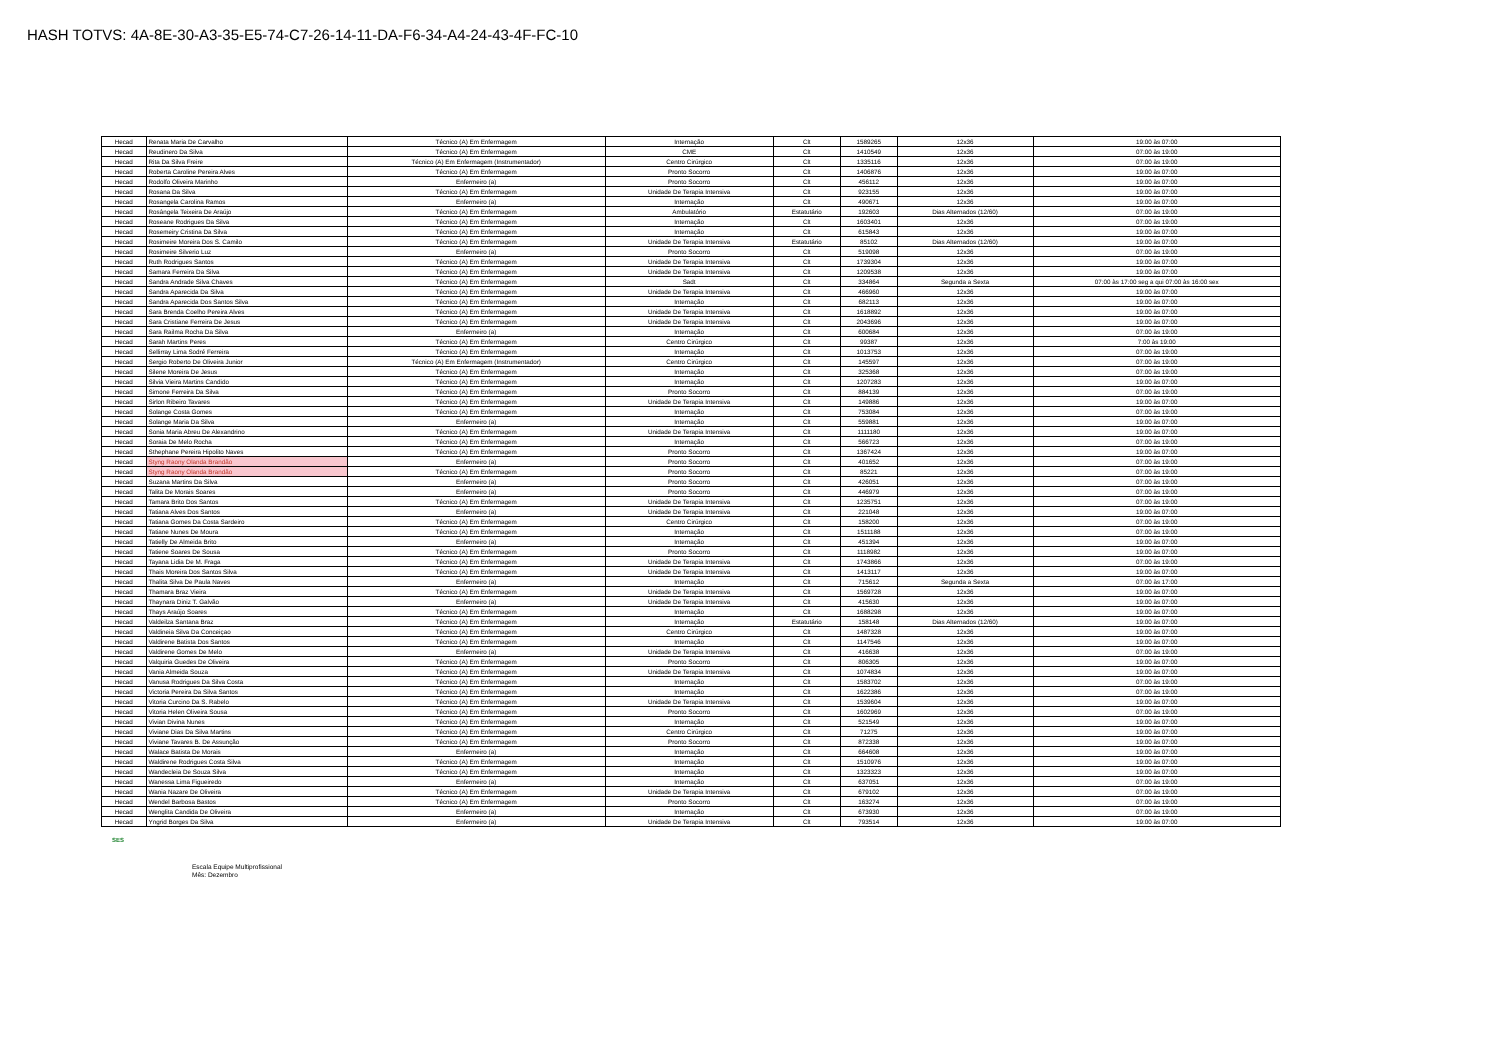HASH TOTVS: 4A-8E-30-A3-35-E5-74-C7-26-14-11-DA-F6-34-A4-24-43-4F-FC-10
| Hecad | Renata Maria De Carvalho | Técnico (A) Em Enfermagem | Internação | Clt | 1589265 | 12x36 | 19:00 às 07:00 |
| Hecad | Reudinero Da Silva | Técnico (A) Em Enfermagem | CME | Clt | 1410549 | 12x36 | 07:00 às 19:00 |
| Hecad | Rita Da Silva Freire | Técnico (A) Em Enfermagem (Instrumentador) | Centro Cirúrgico | Clt | 1335116 | 12x36 | 07:00 às 19:00 |
| Hecad | Roberta Caroline Pereira Alves | Técnico (A) Em Enfermagem | Pronto Socorro | Clt | 1406876 | 12x36 | 19:00 às 07:00 |
| Hecad | Rodolfo Oliveira Marinho | Enfermeiro (a) | Pronto Socorro | Clt | 456112 | 12x36 | 19:00 às 07:00 |
| Hecad | Rosana Da Silva | Técnico (A) Em Enfermagem | Unidade De Terapia Intensiva | Clt | 923155 | 12x36 | 19:00 às 07:00 |
| Hecad | Rosangela Carolina Ramos | Enfermeiro (a) | Internação | Clt | 490671 | 12x36 | 19:00 às 07:00 |
| Hecad | Rosângela Teixeira De Araújo | Técnico (A) Em Enfermagem | Ambulatório | Estatutário | 192603 | Dias Alternados (12/60) | 07:00 às 19:00 |
| Hecad | Roseane Rodrigues Da Silva | Técnico (A) Em Enfermagem | Internação | Clt | 1603401 | 12x36 | 07:00 às 19:00 |
| Hecad | Rosemeiry Cristina Da Silva | Técnico (A) Em Enfermagem | Internação | Clt | 615843 | 12x36 | 19:00 às 07:00 |
| Hecad | Rosimeire Moreira Dos S. Camilo | Técnico (A) Em Enfermagem | Unidade De Terapia Intensiva | Estatutário | 85102 | Dias Alternados (12/60) | 19:00 às 07:00 |
| Hecad | Rosimeire Silverio Luz | Enfermeiro (a) | Pronto Socorro | Clt | 519098 | 12x36 | 07:00 às 19:00 |
| Hecad | Ruth Rodrigues Santos | Técnico (A) Em Enfermagem | Unidade De Terapia Intensiva | Clt | 1739304 | 12x36 | 19:00 às 07:00 |
| Hecad | Samara Ferreira Da Silva | Técnico (A) Em Enfermagem | Unidade De Terapia Intensiva | Clt | 1209538 | 12x36 | 19:00 às 07:00 |
| Hecad | Sandra Andrade Silva Chaves | Técnico (A) Em Enfermagem | Sadt | Clt | 334864 | Segunda a Sexta | 07:00 às 17:00 seg a qui 07:00 às 16:00 sex |
| Hecad | Sandra Aparecida Da Silva | Técnico (A) Em Enfermagem | Unidade De Terapia Intensiva | Clt | 466960 | 12x36 | 19:00 às 07:00 |
| Hecad | Sandra Aparecida Dos Santos Silva | Técnico (A) Em Enfermagem | Internação | Clt | 682113 | 12x36 | 19:00 às 07:00 |
| Hecad | Sara Brenda Coelho Pereira Alves | Técnico (A) Em Enfermagem | Unidade De Terapia Intensiva | Clt | 1618892 | 12x36 | 19:00 às 07:00 |
| Hecad | Sara Cristiane Ferreira De Jesus | Técnico (A) Em Enfermagem | Unidade De Terapia Intensiva | Clt | 2043696 | 12x36 | 19:00 às 07:00 |
| Hecad | Sara Railma Rocha Da Silva | Enfermeiro (a) | Internação | Clt | 600684 | 12x36 | 07:00 às 19:00 |
| Hecad | Sarah Martins Peres | Técnico (A) Em Enfermagem | Centro Cirúrgico | Clt | 99387 | 12x36 | 7:00 às 19:00 |
| Hecad | Sellirray Lima Sodré Ferreira | Técnico (A) Em Enfermagem | Internação | Clt | 1013753 | 12x36 | 07:00 às 19:00 |
| Hecad | Sergio Roberto De Oliveira Junior | Técnico (A) Em Enfermagem (Instrumentador) | Centro Cirúrgico | Clt | 145597 | 12x36 | 07:00 às 19:00 |
| Hecad | Silene Moreira De Jesus | Técnico (A) Em Enfermagem | Internação | Clt | 325368 | 12x36 | 07:00 às 19:00 |
| Hecad | Silvia Vieira Martins Candido | Técnico (A) Em Enfermagem | Internação | Clt | 1207283 | 12x36 | 19:00 às 07:00 |
| Hecad | Simone Ferreira Da Silva | Técnico (A) Em Enfermagem | Pronto Socorro | Clt | 884139 | 12x36 | 07:00 às 19:00 |
| Hecad | Sirlon Ribeiro Tavares | Técnico (A) Em Enfermagem | Unidade De Terapia Intensiva | Clt | 149886 | 12x36 | 19:00 às 07:00 |
| Hecad | Solange Costa Gomes | Técnico (A) Em Enfermagem | Internação | Clt | 753084 | 12x36 | 07:00 às 19:00 |
| Hecad | Solange Maria Da Silva | Enfermeiro (a) | Internação | Clt | 559881 | 12x36 | 19:00 às 07:00 |
| Hecad | Sonia Maria Abreu De Alexandrino | Técnico (A) Em Enfermagem | Unidade De Terapia Intensiva | Clt | 1111180 | 12x36 | 19:00 às 07:00 |
| Hecad | Soraia De Melo Rocha | Técnico (A) Em Enfermagem | Internação | Clt | 566723 | 12x36 | 07:00 às 19:00 |
| Hecad | Sthephane Pereira Hipolito Naves | Técnico (A) Em Enfermagem | Pronto Socorro | Clt | 1367424 | 12x36 | 19:00 às 07:00 |
| Hecad | Styng Raony Olanda Brandão | Enfermeiro (a) | Pronto Socorro | Clt | 401652 | 12x36 | 07:00 às 19:00 |
| Hecad | Styng Raony Olanda Brandão | Técnico (A) Em Enfermagem | Pronto Socorro | Clt | 85221 | 12x36 | 07:00 às 19:00 |
| Hecad | Suzana Martins Da Silva | Enfermeiro (a) | Pronto Socorro | Clt | 426051 | 12x36 | 07:00 às 19:00 |
| Hecad | Talita De Morais Soares | Enfermeiro (a) | Pronto Socorro | Clt | 446979 | 12x36 | 07:00 às 19:00 |
| Hecad | Tamara Brito Dos Santos | Técnico (A) Em Enfermagem | Unidade De Terapia Intensiva | Clt | 1235751 | 12x36 | 07:00 às 19:00 |
| Hecad | Tatiana Alves Dos Santos | Enfermeiro (a) | Unidade De Terapia Intensiva | Clt | 221048 | 12x36 | 19:00 às 07:00 |
| Hecad | Tatiana Gomes Da Costa Sardeiro | Técnico (A) Em Enfermagem | Centro Cirúrgico | Clt | 158200 | 12x36 | 07:00 às 19:00 |
| Hecad | Tatiane Nunes De Moura | Técnico (A) Em Enfermagem | Internação | Clt | 1511188 | 12x36 | 07:00 às 19:00 |
| Hecad | Tatielly De Almeida Brito | Enfermeiro (a) | Internação | Clt | 451394 | 12x36 | 19:00 às 07:00 |
| Hecad | Tatiene Soares De Sousa | Técnico (A) Em Enfermagem | Pronto Socorro | Clt | 1118982 | 12x36 | 19:00 às 07:00 |
| Hecad | Tayana Lidia De M. Fraga | Técnico (A) Em Enfermagem | Unidade De Terapia Intensiva | Clt | 1743866 | 12x36 | 07:00 às 19:00 |
| Hecad | Thais Moreira Dos Santos Silva | Técnico (A) Em Enfermagem | Unidade De Terapia Intensiva | Clt | 1413117 | 12x36 | 19:00 às 07:00 |
| Hecad | Thalita Silva De Paula Naves | Enfermeiro (a) | Internação | Clt | 715612 | Segunda a Sexta | 07:00 às 17:00 |
| Hecad | Thamara Braz Vieira | Técnico (A) Em Enfermagem | Unidade De Terapia Intensiva | Clt | 1569728 | 12x36 | 19:00 às 07:00 |
| Hecad | Thaynara Diniz T. Galvão | Enfermeiro (a) | Unidade De Terapia Intensiva | Clt | 415630 | 12x36 | 19:00 às 07:00 |
| Hecad | Thays Araújo Soares | Técnico (A) Em Enfermagem | Internação | Clt | 1688298 | 12x36 | 19:00 às 07:00 |
| Hecad | Valdeilza Santana Braz | Técnico (A) Em Enfermagem | Internação | Estatutário | 158148 | Dias Alternados (12/60) | 19:00 às 07:00 |
| Hecad | Valdineia Silva Da Conceiçao | Técnico (A) Em Enfermagem | Centro Cirúrgico | Clt | 1487328 | 12x36 | 19:00 às 07:00 |
| Hecad | Valdirene Batista Dos Santos | Técnico (A) Em Enfermagem | Internação | Clt | 1147546 | 12x36 | 19:00 às 07:00 |
| Hecad | Valdirene Gomes De Melo | Enfermeiro (a) | Unidade De Terapia Intensiva | Clt | 416638 | 12x36 | 07:00 às 19:00 |
| Hecad | Valquiria Guedes De Oliveira | Técnico (A) Em Enfermagem | Pronto Socorro | Clt | 806305 | 12x36 | 19:00 às 07:00 |
| Hecad | Vania Almeida Souza | Técnico (A) Em Enfermagem | Unidade De Terapia Intensiva | Clt | 1074834 | 12x36 | 19:00 às 07:00 |
| Hecad | Vanusa Rodrigues Da Silva Costa | Técnico (A) Em Enfermagem | Internação | Clt | 1583702 | 12x36 | 07:00 às 19:00 |
| Hecad | Victoria Pereira Da Silva Santos | Técnico (A) Em Enfermagem | Internação | Clt | 1622386 | 12x36 | 07:00 às 19:00 |
| Hecad | Vitoria Curcino Da S. Rabelo | Técnico (A) Em Enfermagem | Unidade De Terapia Intensiva | Clt | 1539604 | 12x36 | 19:00 às 07:00 |
| Hecad | Vitoria Helen Oliveira Sousa | Técnico (A) Em Enfermagem | Pronto Socorro | Clt | 1602969 | 12x36 | 07:00 às 19:00 |
| Hecad | Vivian Divina Nunes | Técnico (A) Em Enfermagem | Internação | Clt | 521549 | 12x36 | 19:00 às 07:00 |
| Hecad | Viviane Dias Da Silva Martins | Técnico (A) Em Enfermagem | Centro Cirúrgico | Clt | 71275 | 12x36 | 19:00 às 07:00 |
| Hecad | Viviane Tavares B. De Assunção | Técnico (A) Em Enfermagem | Pronto Socorro | Clt | 872338 | 12x36 | 19:00 às 07:00 |
| Hecad | Walace Batista De Morais | Enfermeiro (a) | Internação | Clt | 664608 | 12x36 | 19:00 às 07:00 |
| Hecad | Waldirene Rodrigues Costa Silva | Técnico (A) Em Enfermagem | Internação | Clt | 1510976 | 12x36 | 19:00 às 07:00 |
| Hecad | Wandecleia De Souza Silva | Técnico (A) Em Enfermagem | Internação | Clt | 1323323 | 12x36 | 19:00 às 07:00 |
| Hecad | Wanessa Lima Figueiredo | Enfermeiro (a) | Internação | Clt | 637051 | 12x36 | 07:00 às 19:00 |
| Hecad | Wania Nazare De Oliveira | Técnico (A) Em Enfermagem | Unidade De Terapia Intensiva | Clt | 679102 | 12x36 | 07:00 às 19:00 |
| Hecad | Wendel Barbosa Bastos | Técnico (A) Em Enfermagem | Pronto Socorro | Clt | 163274 | 12x36 | 07:00 às 19:00 |
| Hecad | Wenglita Candida De Oliveira | Enfermeiro (a) | Internação | Clt | 673930 | 12x36 | 07:00 às 19:00 |
| Hecad | Yngrid Borges Da Silva | Enfermeiro (a) | Unidade De Terapia Intensiva | Clt | 793514 | 12x36 | 19:00 às 07:00 |
SES
Escala Equipe Multiprofissional
Mês: Dezembro